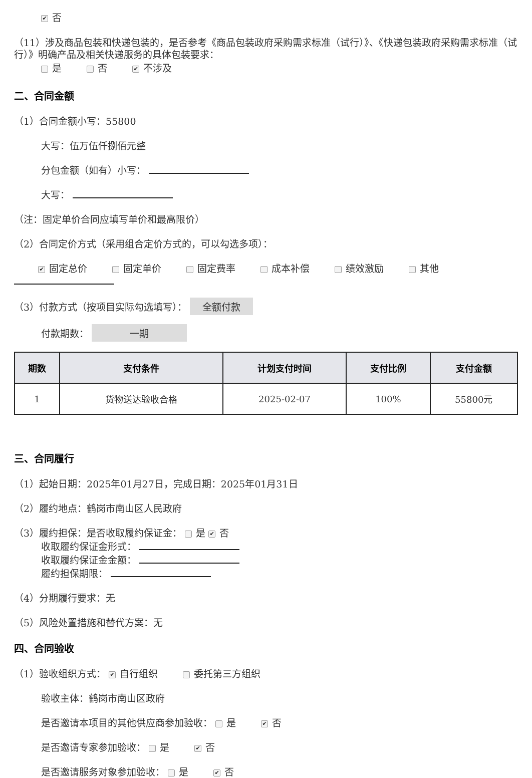✔ 否
（11）涉及商品包装和快递包装的，是否参考《商品包装政府采购需求标准（试行）》、《快递包装政府采购需求标准（试行）》明确产品及相关快递服务的具体包装要求：
是 否 ✔ 不涉及
二、合同金额
（1）合同金额小写：55800
大写：伍万伍仟捌佰元整
分包金额（如有）小写：
大写：
（注：固定单价合同应填写单价和最高限价）
（2）合同定价方式（采用组合定价方式的，可以勾选多项）：
✔ 固定总价 固定单价 固定费率 成本补偿 绩效激励 其他
（3）付款方式（按项目实际勾选填写）： 全额付款
付款期数： 一期
| 期数 | 支付条件 | 计划支付时间 | 支付比例 | 支付金额 |
| --- | --- | --- | --- | --- |
| 1 | 货物送达验收合格 | 2025-02-07 | 100% | 55800元 |
三、合同履行
（1）起始日期：2025年01月27日，完成日期：2025年01月31日
（2）履约地点：鹤岗市南山区人民政府
（3）履约担保：是否收取履约保证金： 是 ✔ 否
收取履约保证金形式：
收取履约保证金金额：
履约担保期限：
（4）分期履行要求：无
（5）风险处置措施和替代方案：无
四、合同验收
（1）验收组织方式： ✔ 自行组织 委托第三方组织
验收主体：鹤岗市南山区政府
是否邀请本项目的其他供应商参加验收： 是 ✔ 否
是否邀请专家参加验收： 是 ✔ 否
是否邀请服务对象参加验收： 是 ✔ 否